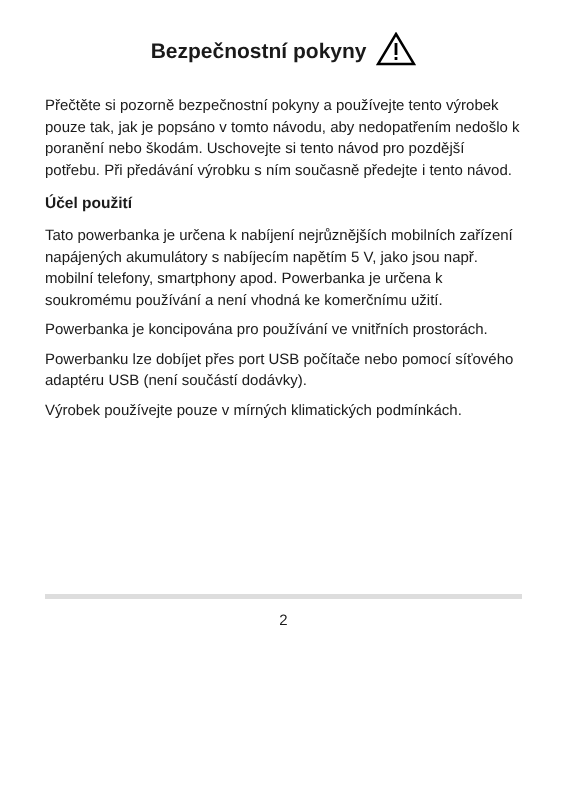Bezpečnostní pokyny
Přečtěte si pozorně bezpečnostní pokyny a používejte tento výrobek pouze tak, jak je popsáno v tomto návodu, aby nedopatřením nedošlo k poranění nebo škodám. Uschovejte si tento návod pro pozdější potřebu. Při předávání výrobku s ním současně předejte i tento návod.
Účel použití
Tato powerbanka je určena k nabíjení nejrůznějších mobilních zařízení napájených akumulátory s nabíjecím napětím 5 V, jako jsou např. mobilní telefony, smartphony apod. Powerbanka je určena k soukromému používání a není vhodná ke komerčnímu užití.
Powerbanka je koncipována pro používání ve vnitřních prostorách.
Powerbanku lze dobíjet přes port USB počítače nebo pomocí síťového adaptéru USB (není součástí dodávky).
Výrobek používejte pouze v mírných klimatických podmínkách.
2